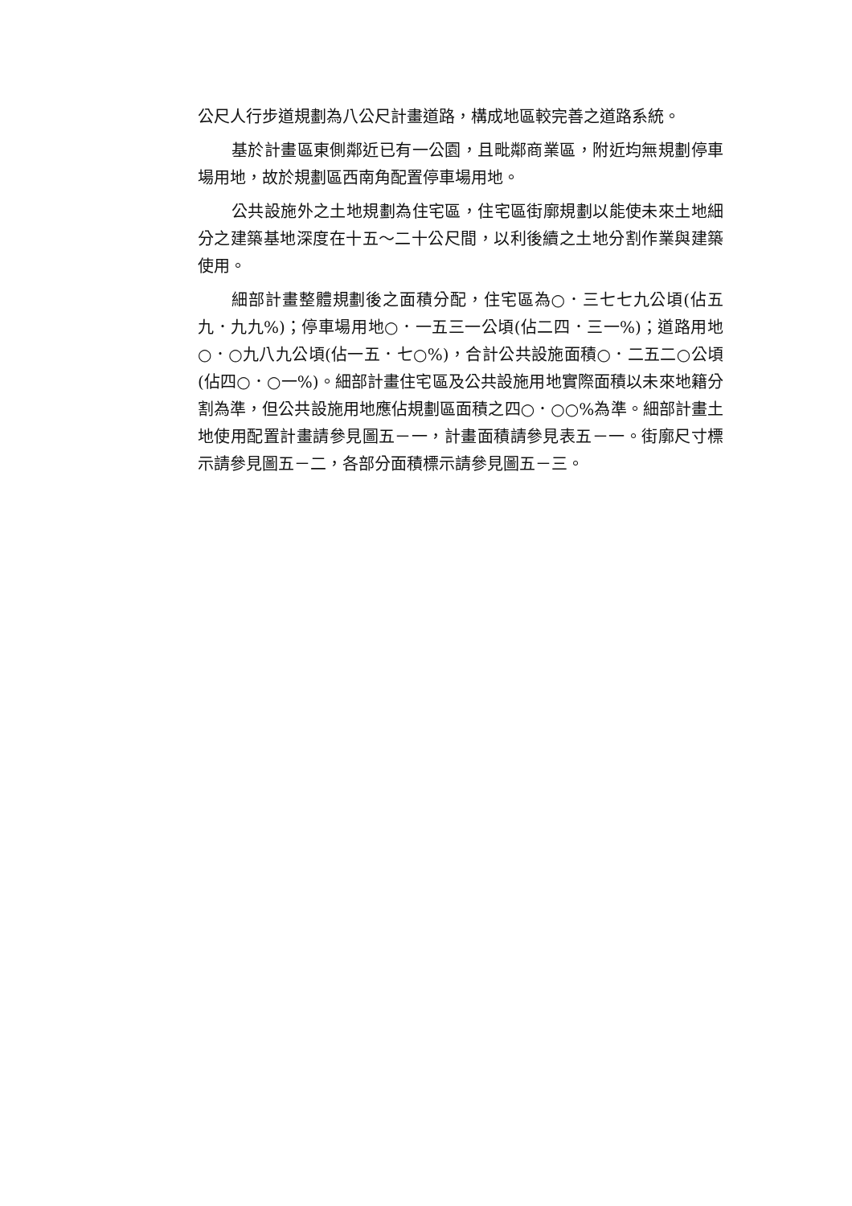公尺人行步道規劃為八公尺計畫道路，構成地區較完善之道路系統。
基於計畫區東側鄰近已有一公園，且毗鄰商業區，附近均無規劃停車場用地，故於規劃區西南角配置停車場用地。
公共設施外之土地規劃為住宅區，住宅區街廓規劃以能使未來土地細分之建築基地深度在十五～二十公尺間，以利後續之土地分割作業與建築使用。
細部計畫整體規劃後之面積分配，住宅區為○．三七七九公頃(佔五九．九九%)；停車場用地○．一五三一公頃(佔二四．三一%)；道路用地○．○九八九公頃(佔一五．七○%)，合計公共設施面積○．二五二○公頃(佔四○．○一%)。細部計畫住宅區及公共設施用地實際面積以未來地籍分割為準，但公共設施用地應佔規劃區面積之四○．○○%為準。細部計畫土地使用配置計畫請參見圖五－一，計畫面積請參見表五－一。街廓尺寸標示請參見圖五－二，各部分面積標示請參見圖五－三。